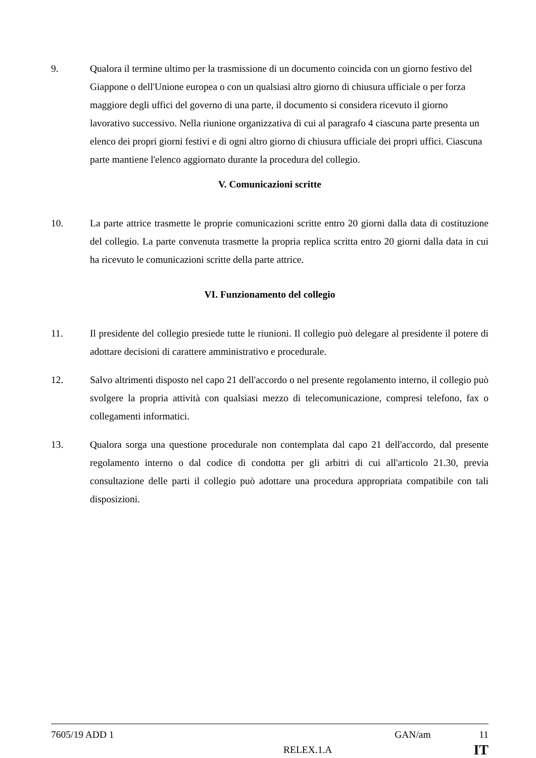9. Qualora il termine ultimo per la trasmissione di un documento coincida con un giorno festivo del Giappone o dell'Unione europea o con un qualsiasi altro giorno di chiusura ufficiale o per forza maggiore degli uffici del governo di una parte, il documento si considera ricevuto il giorno lavorativo successivo. Nella riunione organizzativa di cui al paragrafo 4 ciascuna parte presenta un elenco dei propri giorni festivi e di ogni altro giorno di chiusura ufficiale dei propri uffici. Ciascuna parte mantiene l'elenco aggiornato durante la procedura del collegio.
V. Comunicazioni scritte
10. La parte attrice trasmette le proprie comunicazioni scritte entro 20 giorni dalla data di costituzione del collegio. La parte convenuta trasmette la propria replica scritta entro 20 giorni dalla data in cui ha ricevuto le comunicazioni scritte della parte attrice.
VI. Funzionamento del collegio
11. Il presidente del collegio presiede tutte le riunioni. Il collegio può delegare al presidente il potere di adottare decisioni di carattere amministrativo e procedurale.
12. Salvo altrimenti disposto nel capo 21 dell'accordo o nel presente regolamento interno, il collegio può svolgere la propria attività con qualsiasi mezzo di telecomunicazione, compresi telefono, fax o collegamenti informatici.
13. Qualora sorga una questione procedurale non contemplata dal capo 21 dell'accordo, dal presente regolamento interno o dal codice di condotta per gli arbitri di cui all'articolo 21.30, previa consultazione delle parti il collegio può adottare una procedura appropriata compatibile con tali disposizioni.
7605/19 ADD 1 GAN/am 11
RELEX.1.A IT